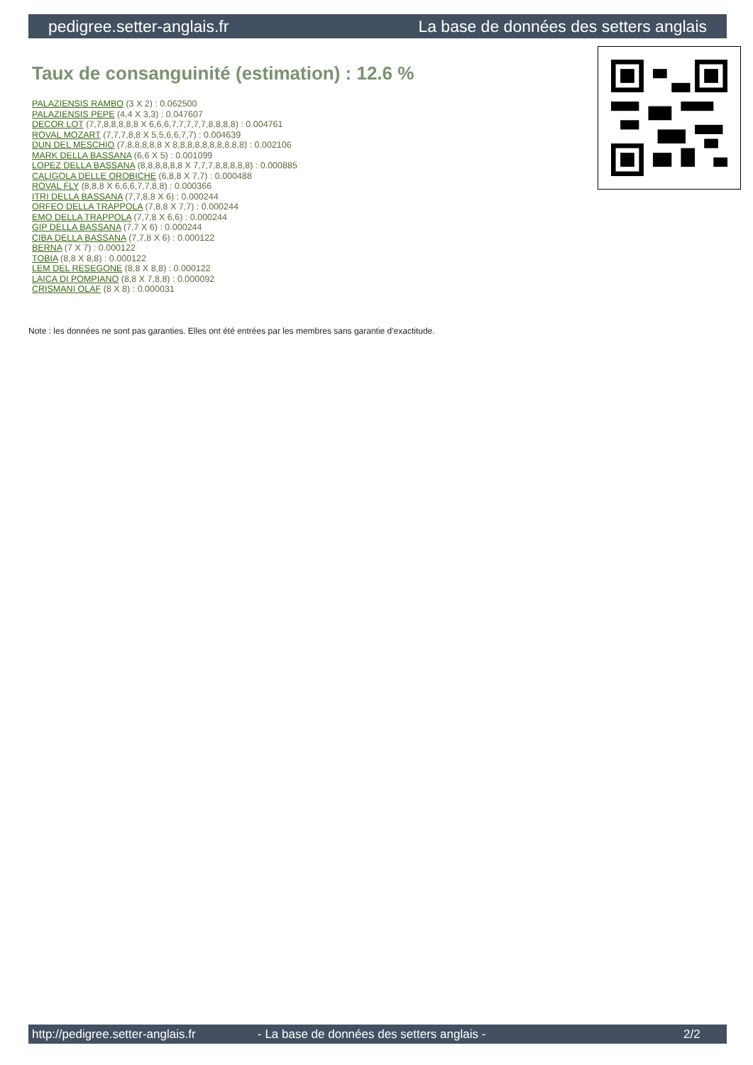pedigree.setter-anglais.fr La base de données des setters anglais
Taux de consanguinité (estimation) : 12.6 %
PALAZIENSIS RAMBO (3 X 2) : 0.062500
PALAZIENSIS PEPE (4,4 X 3,3) : 0.047607
DECOR LOT (7,7,8,8,8,8,8 X 6,6,6,7,7,7,7,7,8,8,8,8) : 0.004761
ROVAL MOZART (7,7,7,8,8 X 5,5,6,6,7,7) : 0.004639
DUN DEL MESCHIO (7,8,8,8,8,8 X 8,8,8,8,8,8,8,8,8,8) : 0.002106
MARK DELLA BASSANA (6,6 X 5) : 0.001099
LOPEZ DELLA BASSANA (8,8,8,8,8,8 X 7,7,7,8,8,8,8,8) : 0.000885
CALIGOLA DELLE OROBICHE (6,8,8 X 7,7) : 0.000488
ROVAL FLY (8,8,8 X 6,6,6,7,7,8,8) : 0.000366
ITRI DELLA BASSANA (7,7,8,8 X 6) : 0.000244
ORFEO DELLA TRAPPOLA (7,8,8 X 7,7) : 0.000244
EMO DELLA TRAPPOLA (7,7,8 X 6,6) : 0.000244
GIP DELLA BASSANA (7,7 X 6) : 0.000244
CIBA DELLA BASSANA (7,7,8 X 6) : 0.000122
BERNA (7 X 7) : 0.000122
TOBIA (8,8 X 8,8) : 0.000122
LEM DEL RESEGONE (8,8 X 8,8) : 0.000122
LAICA DI POMPIANO (8,8 X 7,8,8) : 0.000092
CRISMANI OLAF (8 X 8) : 0.000031
Note : les données ne sont pas garanties. Elles ont été entrées par les membres sans garantie d'exactitude.
http://pedigree.setter-anglais.fr - La base de données des setters anglais - 2/2